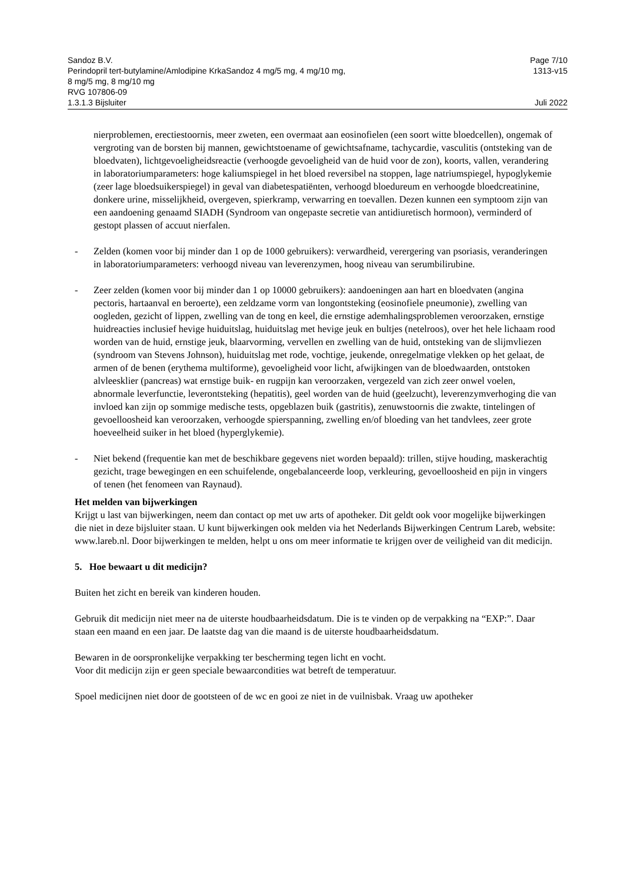Sandoz B.V. Page 7/10
Perindopril tert-butylamine/Amlodipine KrkaSandoz 4 mg/5 mg, 4 mg/10 mg,
8 mg/5 mg, 8 mg/10 mg
RVG 107806-09 1313-v15
1.3.1.3 Bijsluiter Juli 2022
nierproblemen, erectiestoornis, meer zweten, een overmaat aan eosinofielen (een soort witte bloedcellen), ongemak of vergroting van de borsten bij mannen, gewichtstoename of gewichtsafname, tachycardie, vasculitis (ontsteking van de bloedvaten), lichtgevoeligheidsreactie (verhoogde gevoeligheid van de huid voor de zon), koorts, vallen, verandering in laboratoriumparameters: hoge kaliumspiegel in het bloed reversibel na stoppen, lage natriumspiegel, hypoglykemie (zeer lage bloedsuikerspiegel) in geval van diabetespatiënten, verhoogd bloedureum en verhoogde bloedcreatinine, donkere urine, misselijkheid, overgeven, spierkramp, verwarring en toevallen. Dezen kunnen een symptoom zijn van een aandoening genaamd SIADH (Syndroom van ongepaste secretie van antidiuretisch hormoon), verminderd of gestopt plassen of accuut nierfalen.
- Zelden (komen voor bij minder dan 1 op de 1000 gebruikers): verwardheid, verergering van psoriasis, veranderingen in laboratoriumparameters: verhoogd niveau van leverenzymen, hoog niveau van serumbilirubine.
- Zeer zelden (komen voor bij minder dan 1 op 10000 gebruikers): aandoeningen aan hart en bloedvaten (angina pectoris, hartaanval en beroerte), een zeldzame vorm van longontsteking (eosinofiele pneumonie), zwelling van oogleden, gezicht of lippen, zwelling van de tong en keel, die ernstige ademhalingsproblemen veroorzaken, ernstige huidreacties inclusief hevige huiduitslag, huiduitslag met hevige jeuk en bultjes (netelroos), over het hele lichaam rood worden van de huid, ernstige jeuk, blaarvorming, vervellen en zwelling van de huid, ontsteking van de slijmvliezen (syndroom van Stevens Johnson), huiduitslag met rode, vochtige, jeukende, onregelmatige vlekken op het gelaat, de armen of de benen (erythema multiforme), gevoeligheid voor licht, afwijkingen van de bloedwaarden, ontstoken alvleesklier (pancreas) wat ernstige buik- en rugpijn kan veroorzaken, vergezeld van zich zeer onwel voelen, abnormale leverfunctie, leverontsteking (hepatitis), geel worden van de huid (geelzucht), leverenzymverhoging die van invloed kan zijn op sommige medische tests, opgeblazen buik (gastritis), zenuwstoornis die zwakte, tintelingen of gevoelloosheid kan veroorzaken, verhoogde spierspanning, zwelling en/of bloeding van het tandvlees, zeer grote hoeveelheid suiker in het bloed (hyperglykemie).
- Niet bekend (frequentie kan met de beschikbare gegevens niet worden bepaald): trillen, stijve houding, maskerachtig gezicht, trage bewegingen en een schuifelende, ongebalanceerde loop, verkleuring, gevoelloosheid en pijn in vingers of tenen (het fenomeen van Raynaud).
Het melden van bijwerkingen
Krijgt u last van bijwerkingen, neem dan contact op met uw arts of apotheker. Dit geldt ook voor mogelijke bijwerkingen die niet in deze bijsluiter staan. U kunt bijwerkingen ook melden via het Nederlands Bijwerkingen Centrum Lareb, website: www.lareb.nl. Door bijwerkingen te melden, helpt u ons om meer informatie te krijgen over de veiligheid van dit medicijn.
5. Hoe bewaart u dit medicijn?
Buiten het zicht en bereik van kinderen houden.
Gebruik dit medicijn niet meer na de uiterste houdbaarheidsdatum. Die is te vinden op de verpakking na “EXP:”. Daar staan een maand en een jaar. De laatste dag van die maand is de uiterste houdbaarheidsdatum.
Bewaren in de oorspronkelijke verpakking ter bescherming tegen licht en vocht.
Voor dit medicijn zijn er geen speciale bewaarcondities wat betreft de temperatuur.
Spoel medicijnen niet door de gootsteen of de wc en gooi ze niet in de vuilnisbak. Vraag uw apotheker